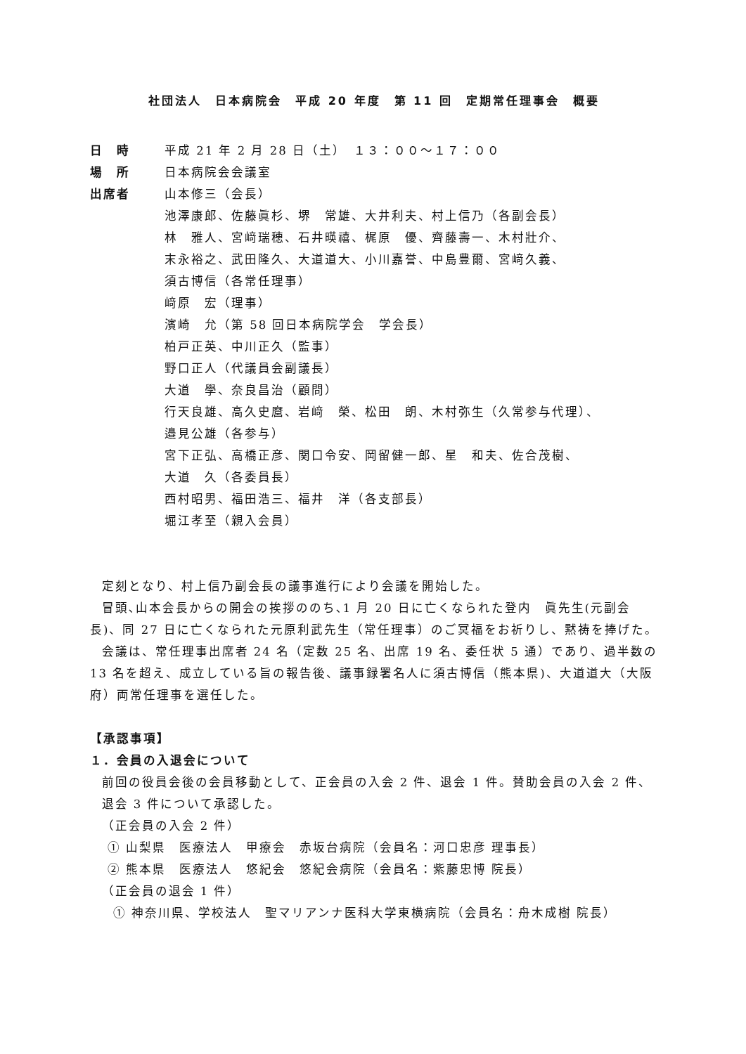社団法人　日本病院会　平成 20 年度　第 11 回　定期常任理事会　概要
日　時 平成 21 年 2 月 28 日（土）　１３：００～１７：００
場　所 日本病院会会議室
出席者 山本修三（会長）
池澤康郎、佐藤眞杉、堺　常雄、大井利夫、村上信乃（各副会長）
林　雅人、宮﨑瑞穂、石井暎禧、梶原　優、齊藤壽一、木村壯介、
末永裕之、武田隆久、大道道大、小川嘉誉、中島豊爾、宮﨑久義、
須古博信（各常任理事）
﨑原　宏（理事）
濱崎　允（第 58 回日本病院学会　学会長）
柏戸正英、中川正久（監事）
野口正人（代議員会副議長）
大道　學、奈良昌治（顧問）
行天良雄、高久史麿、岩﨑　榮、松田　朗、木村弥生（久常参与代理）、
邉見公雄（各参与）
宮下正弘、高橋正彦、関口令安、岡留健一郎、星　和夫、佐合茂樹、
大道　久（各委員長）
西村昭男、福田浩三、福井　洋（各支部長）
堀江孝至（親入会員）
定刻となり、村上信乃副会長の議事進行により会議を開始した。
冒頭､山本会長からの開会の挨拶ののち､1 月 20 日に亡くなられた登内　眞先生(元副会長)、同 27 日に亡くなられた元原利武先生（常任理事）のご冥福をお祈りし、黙祷を捧げた。
会議は、常任理事出席者 24 名（定数 25 名、出席 19 名、委任状 5 通）であり、過半数の 13 名を超え、成立している旨の報告後、議事録署名人に須古博信（熊本県)、大道道大（大阪府）両常任理事を選任した。
【承認事項】
１．会員の入退会について
前回の役員会後の会員移動として、正会員の入会 2 件、退会 1 件。賛助会員の入会 2 件、退会 3 件について承認した。
（正会員の入会 2 件）
① 山梨県　医療法人　甲療会　赤坂台病院（会員名：河口忠彦 理事長）
② 熊本県　医療法人　悠紀会　悠紀会病院（会員名：紫藤忠博 院長）
（正会員の退会 1 件）
① 神奈川県、学校法人　聖マリアンナ医科大学東横病院（会員名：舟木成樹 院長）